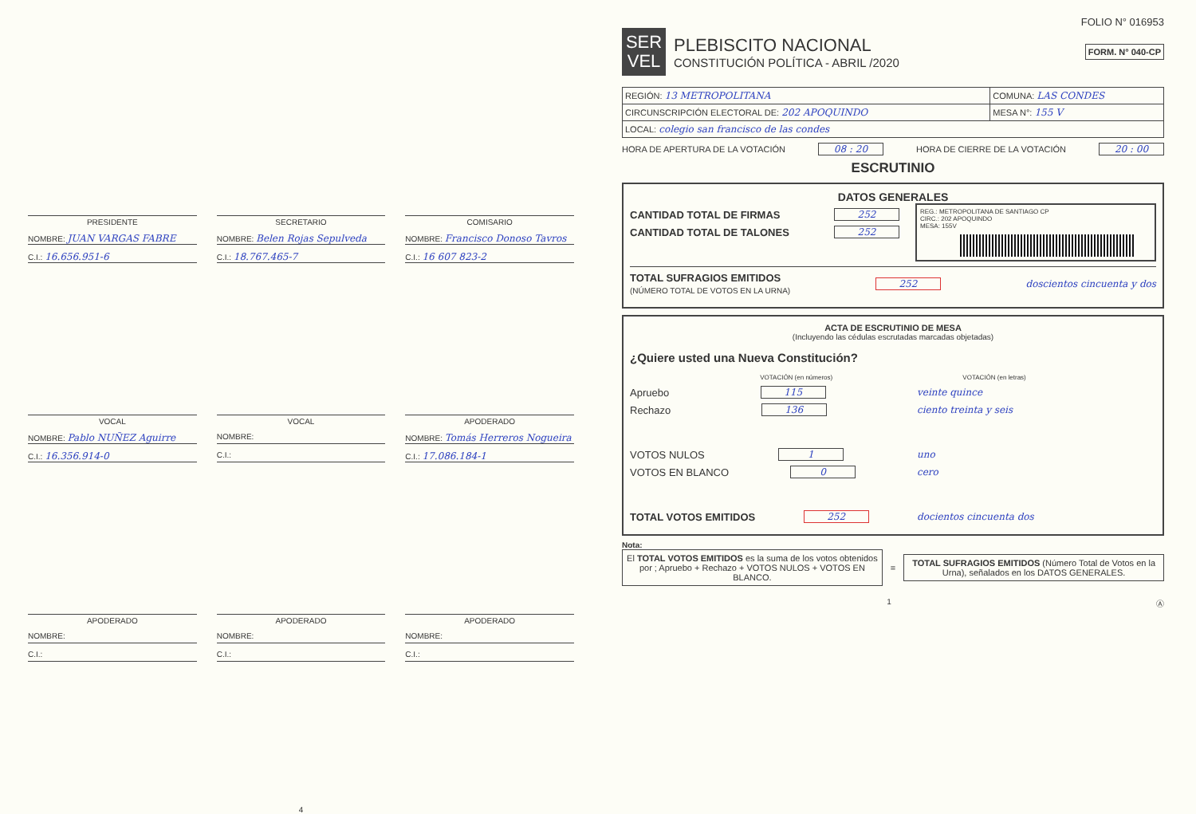PRESIDENTE
NOMBRE: JUAN VARGAS FABRE
C.I.: 16.656.951-6
SECRETARIO
NOMBRE: Belen Rojas Sepulveda
C.I.: 18.767.465-7
COMISARIO
NOMBRE: Francisco Donoso Tavros
C.I.: 16 607 823-2
VOCAL
NOMBRE: Pablo NUÑEZ Aguirre
C.I.: 16.356.914-0
VOCAL
NOMBRE:
C.I.:
APODERADO
NOMBRE: Tomás Herreros Nogueira
C.I.: 17.086.184-1
APODERADO
NOMBRE:
C.I.:
APODERADO
NOMBRE:
C.I.:
APODERADO
NOMBRE:
C.I.:
4
FOLIO N° 016953
SER
VEL
PLEBISCITO NACIONAL
CONSTITUCIÓN POLÍTICA - ABRIL /2020
FORM. N° 040-CP
| REGIÓN: 13 METROPOLITANA | COMUNA: LAS CONDES |
| CIRCUNSCRIPCIÓN ELECTORAL DE: 202 APOQUINDO | MESA N°: 155 V |
| LOCAL: colegio san francisco de las condes | |
HORA DE APERTURA DE LA VOTACIÓN 08 : 20 HORA DE CIERRE DE LA VOTACIÓN 20 : 00
ESCRUTINIO
DATOS GENERALES
CANTIDAD TOTAL DE FIRMAS 252
CANTIDAD TOTAL DE TALONES 252
REG.: METROPOLITANA DE SANTIAGO CP
CIRC.: 202 APOQUINDO
MESA: 155V
TOTAL SUFRAGIOS EMITIDOS
(NÚMERO TOTAL DE VOTOS EN LA URNA) 252 doscientos cincuenta y dos
ACTA DE ESCRUTINIO DE MESA
(Incluyendo las cédulas escrutadas marcadas objetadas)
¿Quiere usted una Nueva Constitución?
VOTACIÓN (en números) VOTACIÓN (en letras)
Apruebo 115 veinte quince
Rechazo 136 ciento treinta y seis
VOTOS NULOS 1 uno
VOTOS EN BLANCO 0 cero
TOTAL VOTOS EMITIDOS 252 docientos cincuenta dos
Nota:
El TOTAL VOTOS EMITIDOS es la suma de los votos obtenidos por ; Apruebo + Rechazo + VOTOS NULOS + VOTOS EN BLANCO.
=
TOTAL SUFRAGIOS EMITIDOS (Número Total de Votos en la Urna), señalados en los DATOS GENERALES.
1 Ⓐ